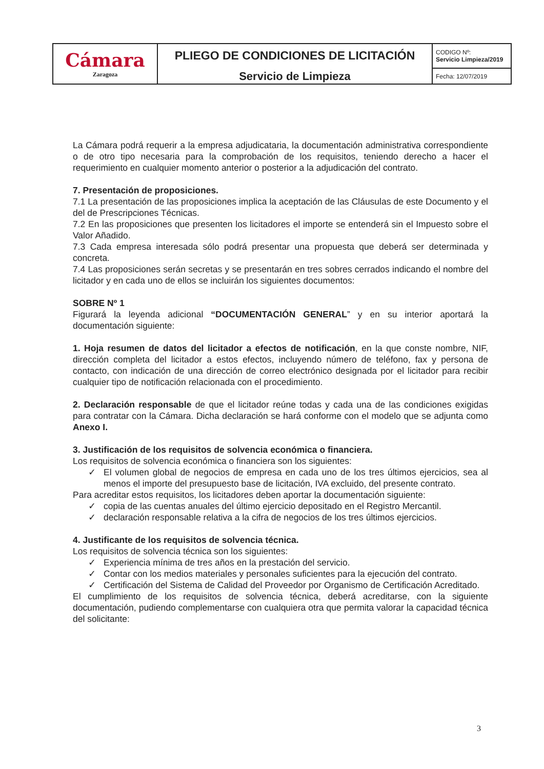| Cámara Zaragoza | PLIEGO DE CONDICIONES DE LICITACIÓN Servicio de Limpieza | CODIGO Nº: Servicio Limpieza/2019 |
| | | Fecha: 12/07/2019 |
La Cámara podrá requerir a la empresa adjudicataria, la documentación administrativa correspondiente o de otro tipo necesaria para la comprobación de los requisitos, teniendo derecho a hacer el requerimiento en cualquier momento anterior o posterior a la adjudicación del contrato.
7. Presentación de proposiciones.
7.1 La presentación de las proposiciones implica la aceptación de las Cláusulas de este Documento y el del de Prescripciones Técnicas.
7.2 En las proposiciones que presenten los licitadores el importe se entenderá sin el Impuesto sobre el Valor Añadido.
7.3 Cada empresa interesada sólo podrá presentar una propuesta que deberá ser determinada y concreta.
7.4 Las proposiciones serán secretas y se presentarán en tres sobres cerrados indicando el nombre del licitador y en cada uno de ellos se incluirán los siguientes documentos:
SOBRE Nº 1
Figurará la leyenda adicional “DOCUMENTACIÓN GENERAL” y en su interior aportará la documentación siguiente:
1. Hoja resumen de datos del licitador a efectos de notificación, en la que conste nombre, NIF, dirección completa del licitador a estos efectos, incluyendo número de teléfono, fax y persona de contacto, con indicación de una dirección de correo electrónico designada por el licitador para recibir cualquier tipo de notificación relacionada con el procedimiento.
2. Declaración responsable de que el licitador reúne todas y cada una de las condiciones exigidas para contratar con la Cámara. Dicha declaración se hará conforme con el modelo que se adjunta como Anexo I.
3. Justificación de los requisitos de solvencia económica o financiera.
Los requisitos de solvencia económica o financiera son los siguientes:
✓ El volumen global de negocios de empresa en cada uno de los tres últimos ejercicios, sea al menos el importe del presupuesto base de licitación, IVA excluido, del presente contrato.
Para acreditar estos requisitos, los licitadores deben aportar la documentación siguiente:
✓ copia de las cuentas anuales del último ejercicio depositado en el Registro Mercantil.
✓ declaración responsable relativa a la cifra de negocios de los tres últimos ejercicios.
4. Justificante de los requisitos de solvencia técnica.
Los requisitos de solvencia técnica son los siguientes:
✓ Experiencia mínima de tres años en la prestación del servicio.
✓ Contar con los medios materiales y personales suficientes para la ejecución del contrato.
✓ Certificación del Sistema de Calidad del Proveedor por Organismo de Certificación Acreditado.
El cumplimiento de los requisitos de solvencia técnica, deberá acreditarse, con la siguiente documentación, pudiendo complementarse con cualquiera otra que permita valorar la capacidad técnica del solicitante:
3